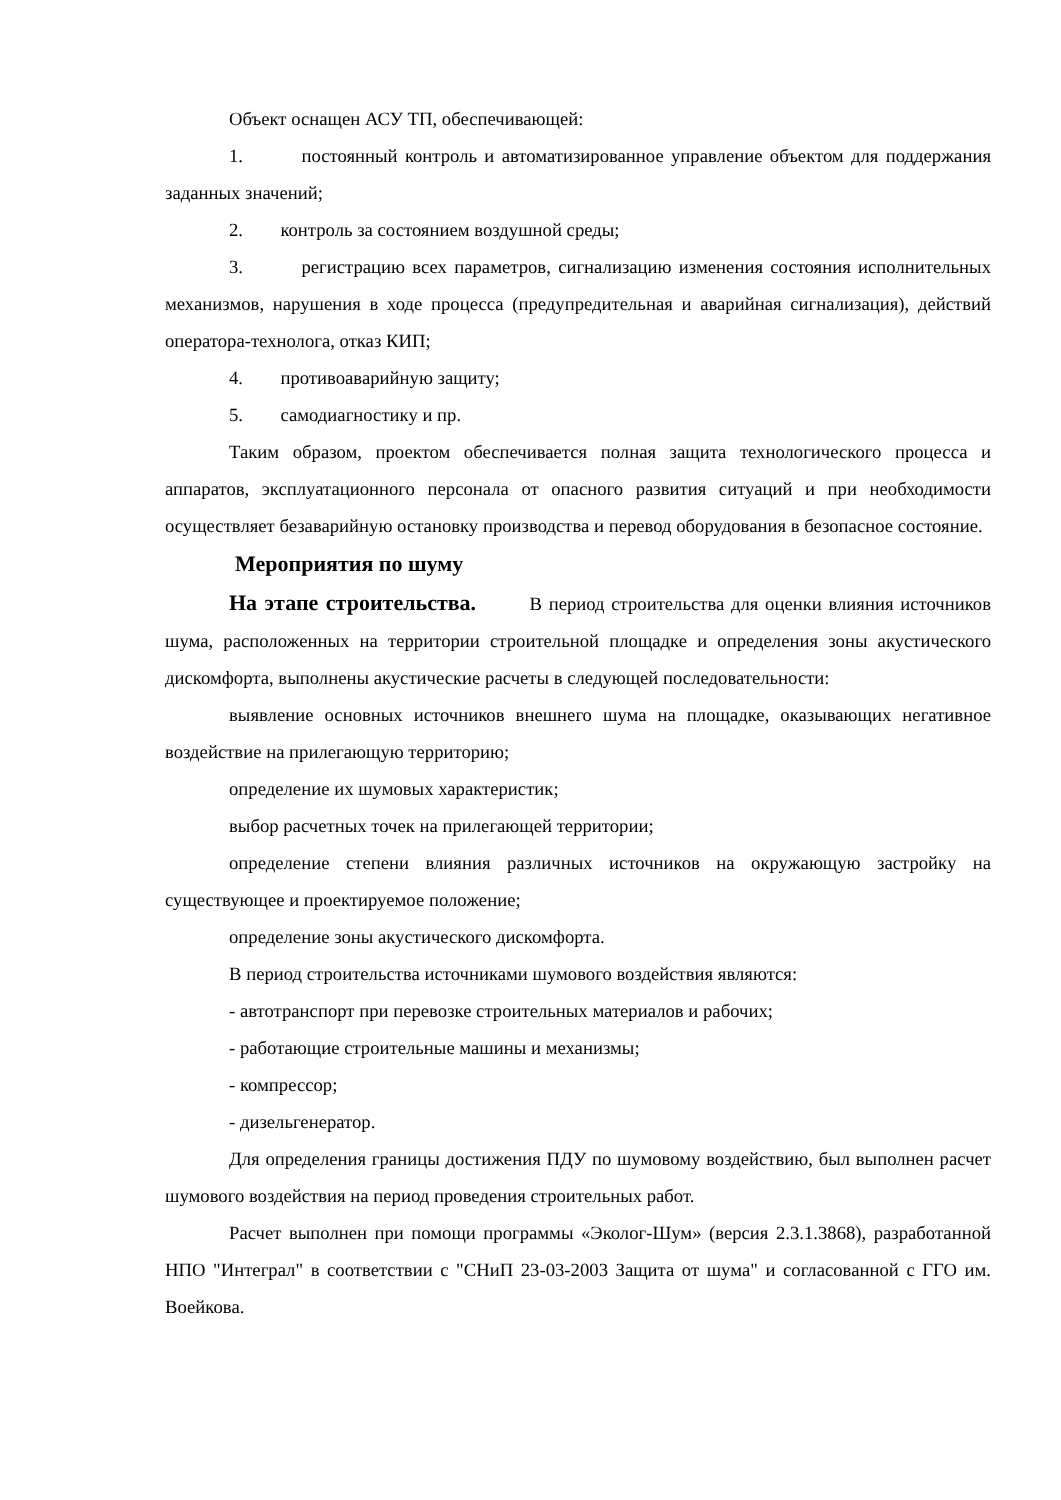Объект оснащен АСУ ТП, обеспечивающей:
1. постоянный контроль и автоматизированное управление объектом для поддержания заданных значений;
2. контроль за состоянием воздушной среды;
3. регистрацию всех параметров, сигнализацию изменения состояния исполнительных механизмов, нарушения в ходе процесса (предупредительная и аварийная сигнализация), действий оператора-технолога, отказ КИП;
4. противоаварийную защиту;
5. самодиагностику и пр.
Таким образом, проектом обеспечивается полная защита технологического процесса и аппаратов, эксплуатационного персонала от опасного развития ситуаций и при необходимости осуществляет безаварийную остановку производства и перевод оборудования в безопасное состояние.
Мероприятия по шуму
На этапе строительства. В период строительства для оценки влияния источников шума, расположенных на территории строительной площадке и определения зоны акустического дискомфорта, выполнены акустические расчеты в следующей последовательности:
выявление основных источников внешнего шума на площадке, оказывающих негативное воздействие на прилегающую территорию;
определение их шумовых характеристик;
выбор расчетных точек на прилегающей территории;
определение степени влияния различных источников на окружающую застройку на существующее и проектируемое положение;
определение зоны акустического дискомфорта.
В период строительства источниками шумового воздействия являются:
- автотранспорт при перевозке строительных материалов и рабочих;
- работающие строительные машины и механизмы;
- компрессор;
- дизельгенератор.
Для определения границы достижения ПДУ по шумовому воздействию, был выполнен расчет шумового воздействия на период проведения строительных работ.
Расчет выполнен при помощи программы «Эколог-Шум» (версия 2.3.1.3868), разработанной НПО "Интеграл" в соответствии с "СНиП 23-03-2003 Защита от шума" и согласованной с ГГО им. Воейкова.